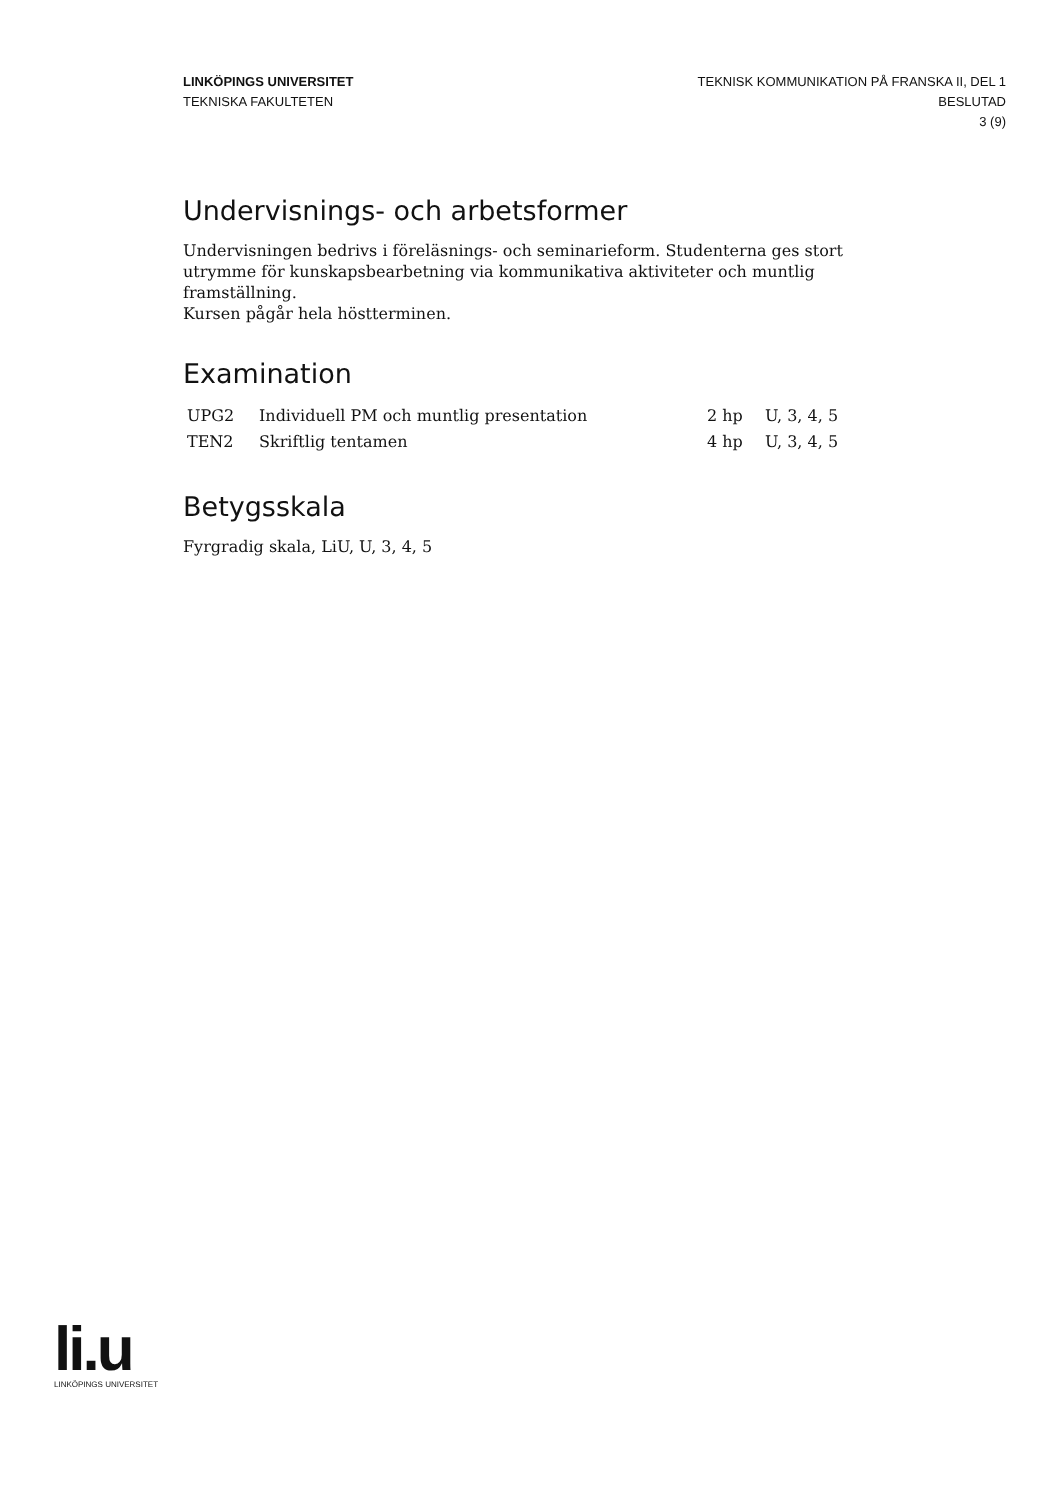LINKÖPINGS UNIVERSITET
TEKNISKA FAKULTETEN
TEKNISK KOMMUNIKATION PÅ FRANSKA II, DEL 1
BESLUTAD
3 (9)
Undervisnings- och arbetsformer
Undervisningen bedrivs i föreläsnings- och seminarieform. Studenterna ges stort utrymme för kunskapsbearbetning via kommunikativa aktiviteter och muntlig framställning.
Kursen pågår hela höstterminen.
Examination
| UPG2 | Individuell PM och muntlig presentation | 2 hp | U, 3, 4, 5 |
| TEN2 | Skriftlig tentamen | 4 hp | U, 3, 4, 5 |
Betygsskala
Fyrgradig skala, LiU, U, 3, 4, 5
li.u
LINKÖPINGS UNIVERSITET